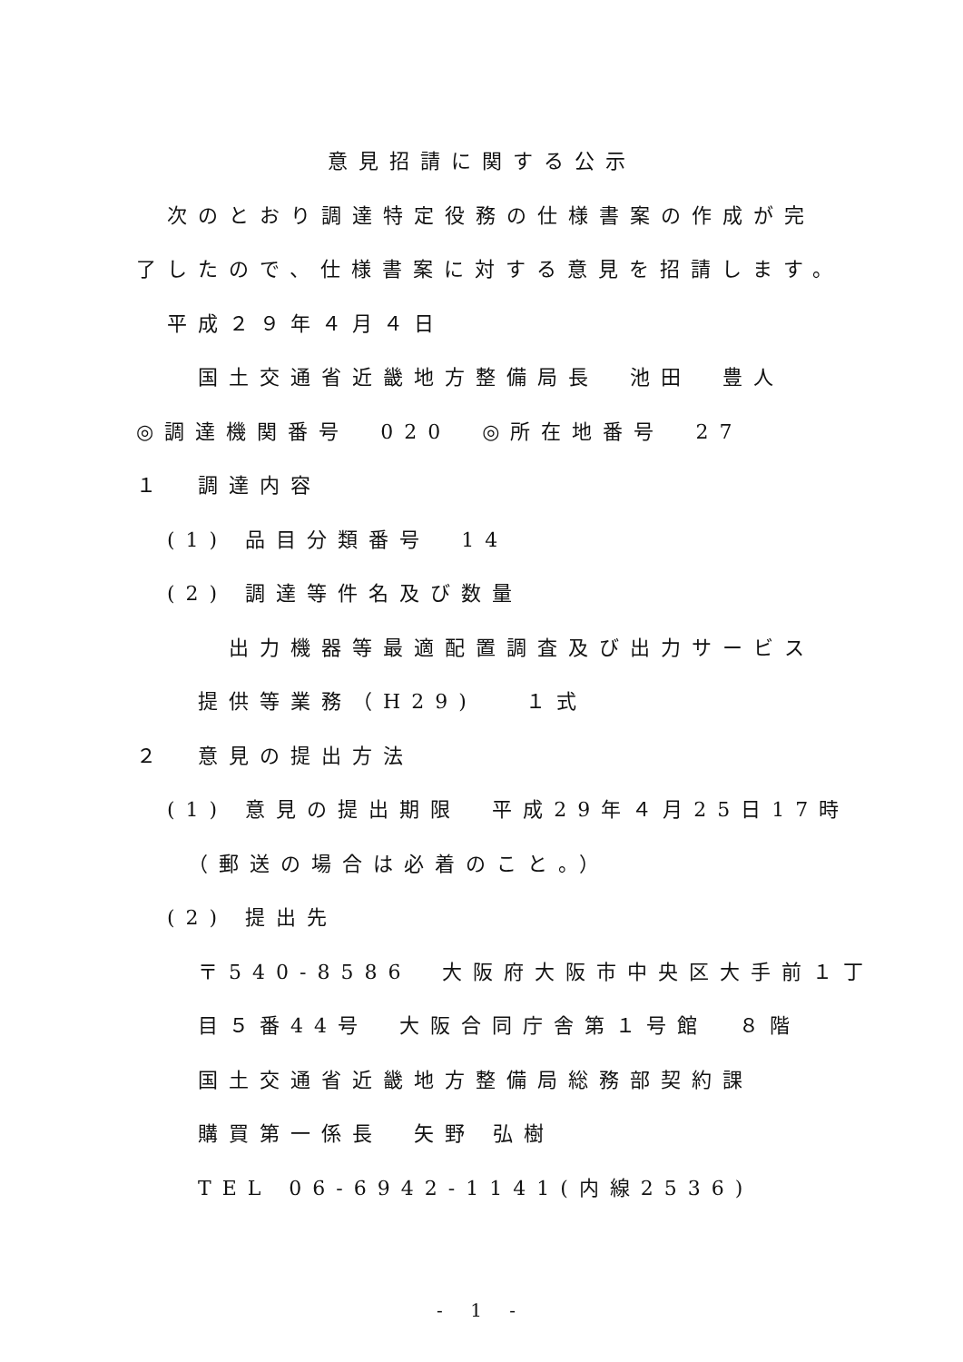意見招請に関する公示
　次のとおり調達特定役務の仕様書案の作成が完
了したので、仕様書案に対する意見を招請します。
　平成２９年４月４日
　　国土交通省近畿地方整備局長　池田　豊人
◎調達機関番号　020　◎所在地番号　27
１　調達内容
　(1) 品目分類番号　14
　(2) 調達等件名及び数量
　　　出力機器等最適配置調査及び出力サービス
　　提供等業務（H29)　 １式
２　意見の提出方法
　(1) 意見の提出期限　平成29年４月25日17時
　　（郵送の場合は必着のこと。）
　(2) 提出先
　　〒540-8586　大阪府大阪市中央区大手前１丁
　　目５番44号　大阪合同庁舎第１号館　８階
　　国土交通省近畿地方整備局総務部契約課
　　購買第一係長　矢野 弘樹
　　TEL 06-6942-1141(内線2536)
- 1 -